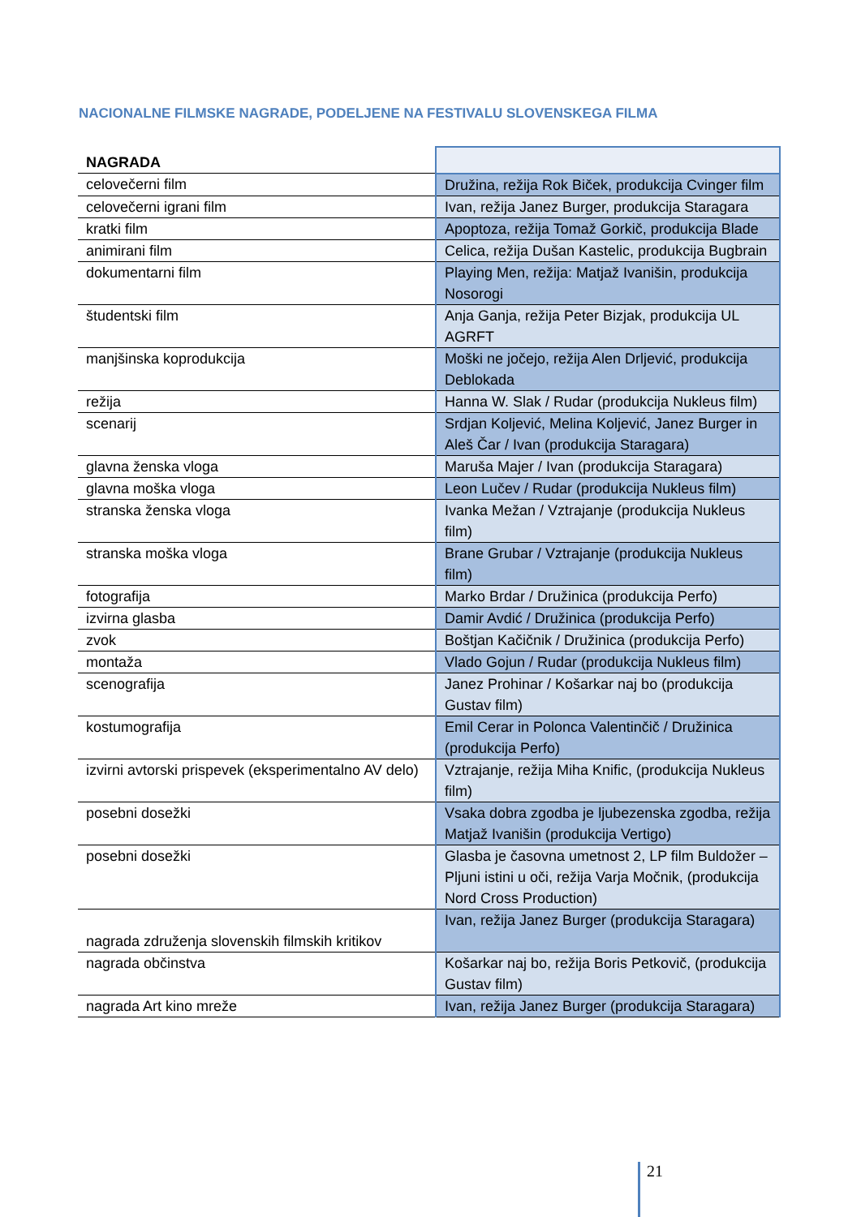NACIONALNE FILMSKE NAGRADE, PODELJENE NA FESTIVALU SLOVENSKEGA FILMA
| NAGRADA | |
| --- | --- |
| celovečerni film | Družina, režija Rok Biček, produkcija Cvinger film |
| celovečerni igrani film | Ivan, režija Janez Burger, produkcija Staragara |
| kratki film | Apoptoza, režija Tomaž Gorkič, produkcija Blade |
| animirani film | Celica, režija Dušan Kastelic, produkcija Bugbrain |
| dokumentarni film | Playing Men, režija: Matjaž Ivanišin, produkcija Nosorogi |
| študentski film | Anja Ganja, režija Peter Bizjak, produkcija UL AGRFT |
| manjšinska koprodukcija | Moški ne jočejo, režija Alen Drljević, produkcija Deblokada |
| režija | Hanna W. Slak / Rudar (produkcija Nukleus film) |
| scenarij | Srdjan Koljević, Melina Koljević, Janez Burger in Aleš Čar / Ivan (produkcija Staragara) |
| glavna ženska vloga | Maruša Majer / Ivan (produkcija Staragara) |
| glavna moška vloga | Leon Lučev / Rudar (produkcija Nukleus film) |
| stranska ženska vloga | Ivanka Mežan / Vztrajanje (produkcija Nukleus film) |
| stranska moška vloga | Brane Grubar / Vztrajanje (produkcija Nukleus film) |
| fotografija | Marko Brdar / Družinica (produkcija Perfo) |
| izvirna glasba | Damir Avdić / Družinica (produkcija Perfo) |
| zvok | Boštjan Kačičnik / Družinica (produkcija Perfo) |
| montaža | Vlado Gojun / Rudar (produkcija Nukleus film) |
| scenografija | Janez Prohinar / Košarkar naj bo (produkcija Gustav film) |
| kostumografija | Emil Cerar in Polonca Valentinčič / Družinica (produkcija Perfo) |
| izvirni avtorski prispevek (eksperimentalno AV delo) | Vztrajanje, režija Miha Knific, (produkcija Nukleus film) |
| posebni dosežki | Vsaka dobra zgodba je ljubezenska zgodba, režija Matjaž Ivanišin (produkcija Vertigo) |
| posebni dosežki | Glasba je časovna umetnost 2, LP film Buldožer – Pljuni istini u oči, režija Varja Močnik, (produkcija Nord Cross Production) |
| nagrada združenja slovenskih filmskih kritikov | Ivan, režija Janez Burger (produkcija Staragara) |
| nagrada občinstva | Košarkar naj bo, režija Boris Petkovič, (produkcija Gustav film) |
| nagrada Art kino mreže | Ivan, režija Janez Burger (produkcija Staragara) |
21